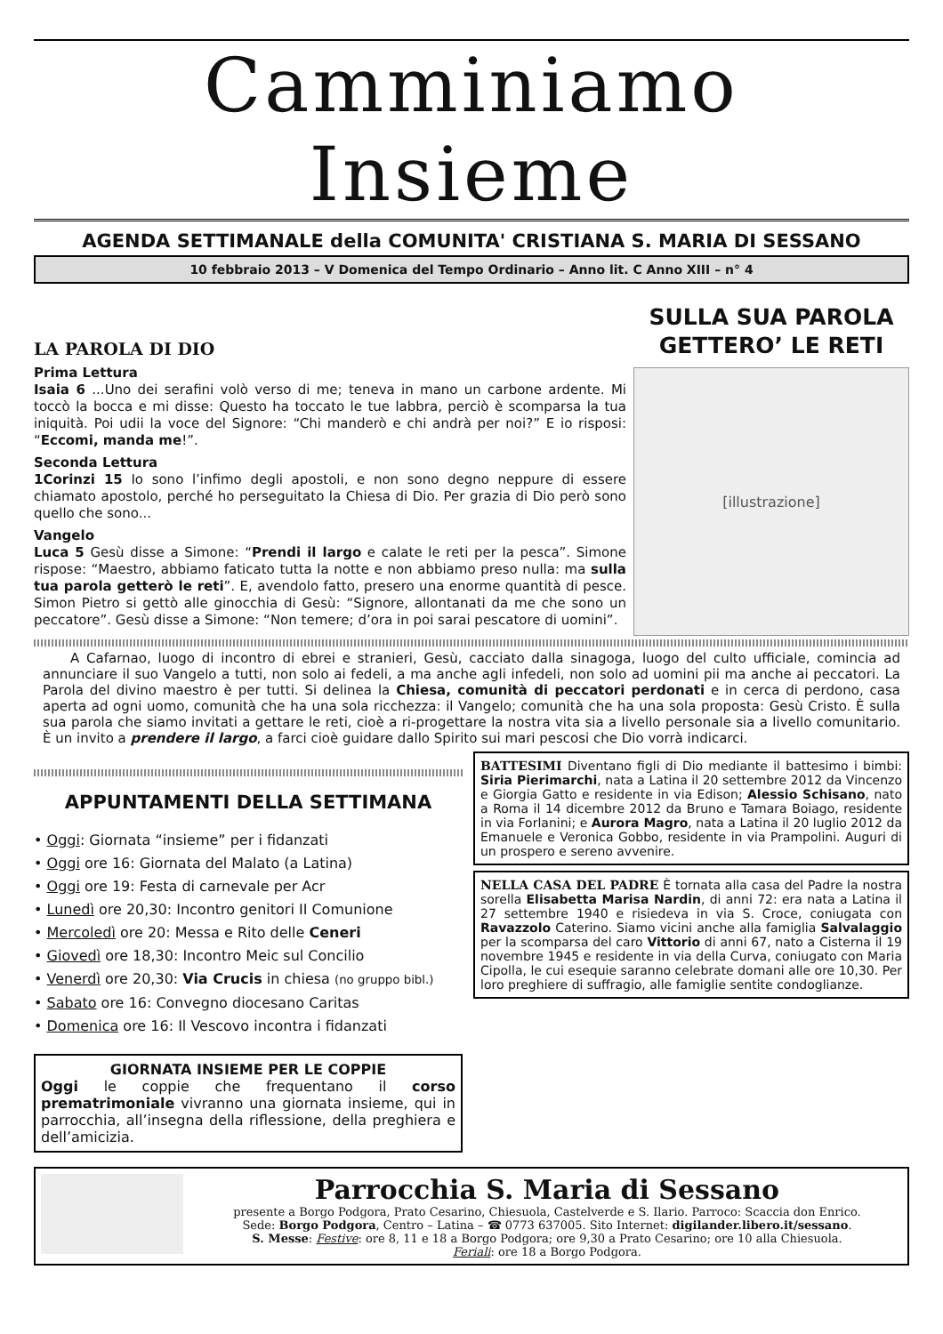Camminiamo Insieme
AGENDA SETTIMANALE della COMUNITA' CRISTIANA S. MARIA DI SESSANO
10 febbraio 2013 – V Domenica del Tempo Ordinario – Anno lit. C Anno XIII – n° 4
LA PAROLA DI DIO
Prima Lettura
Isaia 6 ...Uno dei serafini volò verso di me; teneva in mano un carbone ardente. Mi toccò la bocca e mi disse: Questo ha toccato le tue labbra, perciò è scomparsa la tua iniquità. Poi udii la voce del Signore: “Chi manderò e chi andrà per noi?” E io risposi: “Eccomi, manda me!”.
Seconda Lettura
1Corinzi 15 Io sono l’infimo degli apostoli, e non sono degno neppure di essere chiamato apostolo, perché ho perseguitato la Chiesa di Dio. Per grazia di Dio però sono quello che sono...
Vangelo
Luca 5 Gesù disse a Simone: “Prendi il largo e calate le reti per la pesca”. Simone rispose: “Maestro, abbiamo faticato tutta la notte e non abbiamo preso nulla: ma sulla tua parola getterò le reti”. E, avendolo fatto, presero una enorme quantità di pesce. Simon Pietro si gettò alle ginocchia di Gesù: “Signore, allontanati da me che sono un peccatore”. Gesù disse a Simone: “Non temere; d’ora in poi sarai pescatore di uomini”.
SULLA SUA PAROLA GETTERO’ LE RETI
[illustrazione]
A Cafarnao, luogo di incontro di ebrei e stranieri, Gesù, cacciato dalla sinagoga, luogo del culto ufficiale, comincia ad annunciare il suo Vangelo a tutti, non solo ai fedeli, a ma anche agli infedeli, non solo ad uomini pii ma anche ai peccatori. La Parola del divino maestro è per tutti. Si delinea la Chiesa, comunità di peccatori perdonati e in cerca di perdono, casa aperta ad ogni uomo, comunità che ha una sola ricchezza: il Vangelo; comunità che ha una sola proposta: Gesù Cristo. È sulla sua parola che siamo invitati a gettare le reti, cioè a ri-progettare la nostra vita sia a livello personale sia a livello comunitario. È un invito a prendere il largo, a farci cioè guidare dallo Spirito sui mari pescosi che Dio vorrà indicarci.
APPUNTAMENTI DELLA SETTIMANA
• Oggi: Giornata “insieme” per i fidanzati
• Oggi ore 16: Giornata del Malato (a Latina)
• Oggi ore 19: Festa di carnevale per Acr
• Lunedì ore 20,30: Incontro genitori II Comunione
• Mercoledì ore 20: Messa e Rito delle Ceneri
• Giovedì ore 18,30: Incontro Meic sul Concilio
• Venerdì ore 20,30: Via Crucis in chiesa (no gruppo bibl.)
• Sabato ore 16: Convegno diocesano Caritas
• Domenica ore 16: Il Vescovo incontra i fidanzati
GIORNATA INSIEME PER LE COPPIE
Oggi le coppie che frequentano il corso prematrimoniale vivranno una giornata insieme, qui in parrocchia, all’insegna della riflessione, della preghiera e dell’amicizia.
BATTESIMI Diventano figli di Dio mediante il battesimo i bimbi: Siria Pierimarchi, nata a Latina il 20 settembre 2012 da Vincenzo e Giorgia Gatto e residente in via Edison; Alessio Schisano, nato a Roma il 14 dicembre 2012 da Bruno e Tamara Boiago, residente in via Forlanini; e Aurora Magro, nata a Latina il 20 luglio 2012 da Emanuele e Veronica Gobbo, residente in via Prampolini. Auguri di un prospero e sereno avvenire.
NELLA CASA DEL PADRE È tornata alla casa del Padre la nostra sorella Elisabetta Marisa Nardin, di anni 72: era nata a Latina il 27 settembre 1940 e risiedeva in via S. Croce, coniugata con Ravazzolo Caterino. Siamo vicini anche alla famiglia Salvalaggio per la scomparsa del caro Vittorio di anni 67, nato a Cisterna il 19 novembre 1945 e residente in via della Curva, coniugato con Maria Cipolla, le cui esequie saranno celebrate domani alle ore 10,30. Per loro preghiere di suffragio, alle famiglie sentite condoglianze.
Parrocchia S. Maria di Sessano
presente a Borgo Podgora, Prato Cesarino, Chiesuola, Castelverde e S. Ilario. Parroco: Scaccia don Enrico.
Sede: Borgo Podgora, Centro – Latina – ☎ 0773 637005. Sito Internet: digilander.libero.it/sessano.
S. Messe: Festive: ore 8, 11 e 18 a Borgo Podgora; ore 9,30 a Prato Cesarino; ore 10 alla Chiesuola.
Feriali: ore 18 a Borgo Podgora.